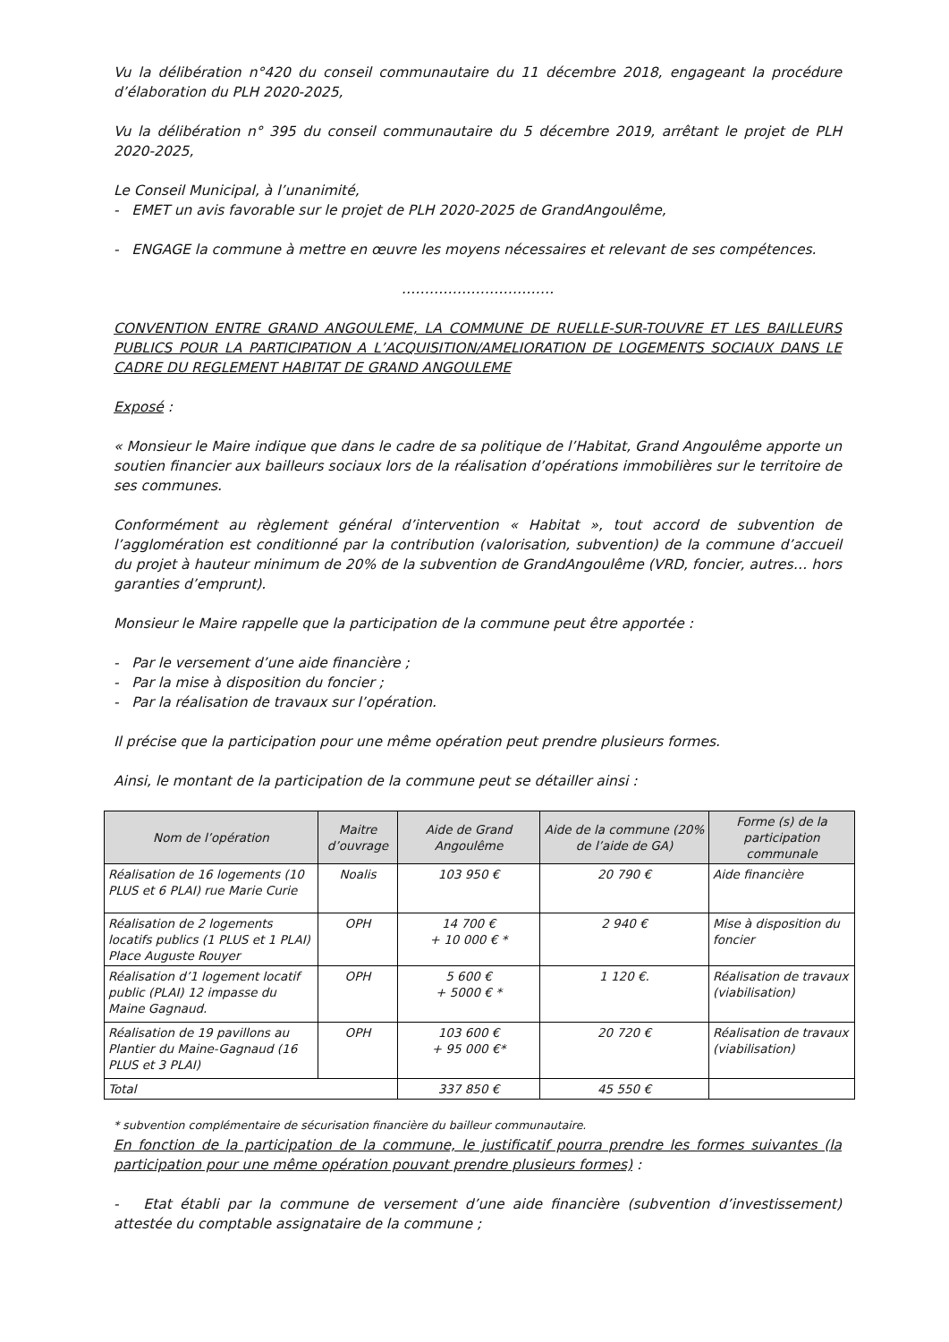Vu la délibération n°420 du conseil communautaire du 11 décembre 2018, engageant la procédure d’élaboration du PLH 2020-2025,
Vu la délibération n° 395 du conseil communautaire du 5 décembre 2019, arrêtant le projet de PLH 2020-2025,
Le Conseil Municipal, à l’unanimité,
- EMET un avis favorable sur le projet de PLH 2020-2025 de GrandAngoulême,
- ENGAGE la commune à mettre en œuvre les moyens nécessaires et relevant de ses compétences.
……………………………
CONVENTION ENTRE GRAND ANGOULEME, LA COMMUNE DE RUELLE-SUR-TOUVRE ET LES BAILLEURS PUBLICS POUR LA PARTICIPATION A L’ACQUISITION/AMELIORATION DE LOGEMENTS SOCIAUX DANS LE CADRE DU REGLEMENT HABITAT DE GRAND ANGOULEME
Exposé :
« Monsieur le Maire indique que dans le cadre de sa politique de l’Habitat, Grand Angoulême apporte un soutien financier aux bailleurs sociaux lors de la réalisation d’opérations immobilières sur le territoire de ses communes.
Conformément au règlement général d’intervention « Habitat », tout accord de subvention de l’agglomération est conditionné par la contribution (valorisation, subvention) de la commune d’accueil du projet à hauteur minimum de 20% de la subvention de GrandAngoulême (VRD, foncier, autres… hors garanties d’emprunt).
Monsieur le Maire rappelle que la participation de la commune peut être apportée :
- Par le versement d’une aide financière ;
- Par la mise à disposition du foncier ;
- Par la réalisation de travaux sur l’opération.
Il précise que la participation pour une même opération peut prendre plusieurs formes.
Ainsi, le montant de la participation de la commune peut se détailler ainsi :
| Nom de l’opération | Maitre d’ouvrage | Aide de Grand Angoulême | Aide de la commune (20% de l’aide de GA) | Forme (s) de la participation communale |
| --- | --- | --- | --- | --- |
| Réalisation de 16 logements (10 PLUS et 6 PLAI) rue Marie Curie | Noalis | 103 950 € | 20 790 € | Aide financière |
| Réalisation de 2 logements locatifs publics (1 PLUS et 1 PLAI) Place Auguste Rouyer | OPH | 14 700 € + 10 000 € * | 2 940 € | Mise à disposition du foncier |
| Réalisation d’1 logement locatif public (PLAI) 12 impasse du Maine Gagnaud. | OPH | 5 600 € + 5000 € * | 1 120 €. | Réalisation de travaux (viabilisation) |
| Réalisation de 19 pavillons au Plantier du Maine-Gagnaud (16 PLUS et 3 PLAI) | OPH | 103 600 € + 95 000 €* | 20 720 € | Réalisation de travaux (viabilisation) |
| Total | | 337 850 € | 45 550 € | |
* subvention complémentaire de sécurisation financière du bailleur communautaire.
En fonction de la participation de la commune, le justificatif pourra prendre les formes suivantes (la participation pour une même opération pouvant prendre plusieurs formes) :
- Etat établi par la commune de versement d’une aide financière (subvention d’investissement) attestée du comptable assignataire de la commune ;